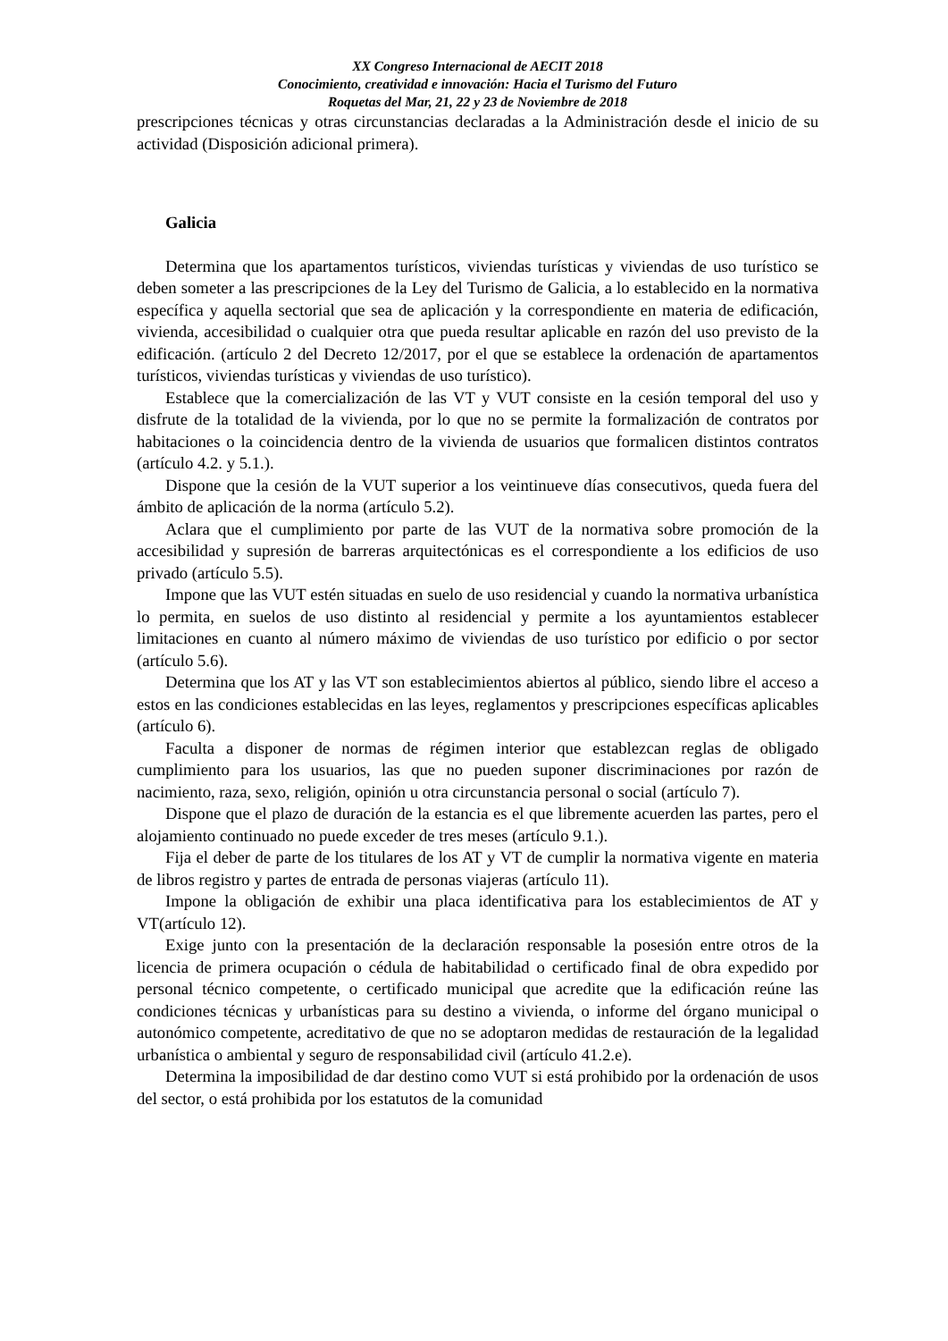XX Congreso Internacional de AECIT 2018
Conocimiento, creatividad e innovación: Hacia el Turismo del Futuro
Roquetas del Mar, 21, 22 y 23 de Noviembre de 2018
prescripciones técnicas y otras circunstancias declaradas a la Administración desde el inicio de su actividad (Disposición adicional primera).
Galicia
Determina que los apartamentos turísticos, viviendas turísticas y viviendas de uso turístico se deben someter a las prescripciones de la Ley del Turismo de Galicia, a lo establecido en la normativa específica y aquella sectorial que sea de aplicación y la correspondiente en materia de edificación, vivienda, accesibilidad o cualquier otra que pueda resultar aplicable en razón del uso previsto de la edificación. (artículo 2 del Decreto 12/2017, por el que se establece la ordenación de apartamentos turísticos, viviendas turísticas y viviendas de uso turístico).
Establece que la comercialización de las VT y VUT consiste en la cesión temporal del uso y disfrute de la totalidad de la vivienda, por lo que no se permite la formalización de contratos por habitaciones o la coincidencia dentro de la vivienda de usuarios que formalicen distintos contratos (artículo 4.2. y 5.1.).
Dispone que la cesión de la VUT superior a los veintinueve días consecutivos, queda fuera del ámbito de aplicación de la norma (artículo 5.2).
Aclara que el cumplimiento por parte de las VUT de la normativa sobre promoción de la accesibilidad y supresión de barreras arquitectónicas es el correspondiente a los edificios de uso privado (artículo 5.5).
Impone que las VUT estén situadas en suelo de uso residencial y cuando la normativa urbanística lo permita, en suelos de uso distinto al residencial y permite a los ayuntamientos establecer limitaciones en cuanto al número máximo de viviendas de uso turístico por edificio o por sector (artículo 5.6).
Determina que los AT y las VT son establecimientos abiertos al público, siendo libre el acceso a estos en las condiciones establecidas en las leyes, reglamentos y prescripciones específicas aplicables (artículo 6).
Faculta a disponer de normas de régimen interior que establezcan reglas de obligado cumplimiento para los usuarios, las que no pueden suponer discriminaciones por razón de nacimiento, raza, sexo, religión, opinión u otra circunstancia personal o social (artículo 7).
Dispone que el plazo de duración de la estancia es el que libremente acuerden las partes, pero el alojamiento continuado no puede exceder de tres meses (artículo 9.1.).
Fija el deber de parte de los titulares de los AT y VT de cumplir la normativa vigente en materia de libros registro y partes de entrada de personas viajeras (artículo 11).
Impone la obligación de exhibir una placa identificativa para los establecimientos de AT y VT(artículo 12).
Exige junto con la presentación de la declaración responsable la posesión entre otros de la licencia de primera ocupación o cédula de habitabilidad o certificado final de obra expedido por personal técnico competente, o certificado municipal que acredite que la edificación reúne las condiciones técnicas y urbanísticas para su destino a vivienda, o informe del órgano municipal o autonómico competente, acreditativo de que no se adoptaron medidas de restauración de la legalidad urbanística o ambiental y seguro de responsabilidad civil (artículo 41.2.e).
Determina la imposibilidad de dar destino como VUT si está prohibido por la ordenación de usos del sector, o está prohibida por los estatutos de la comunidad